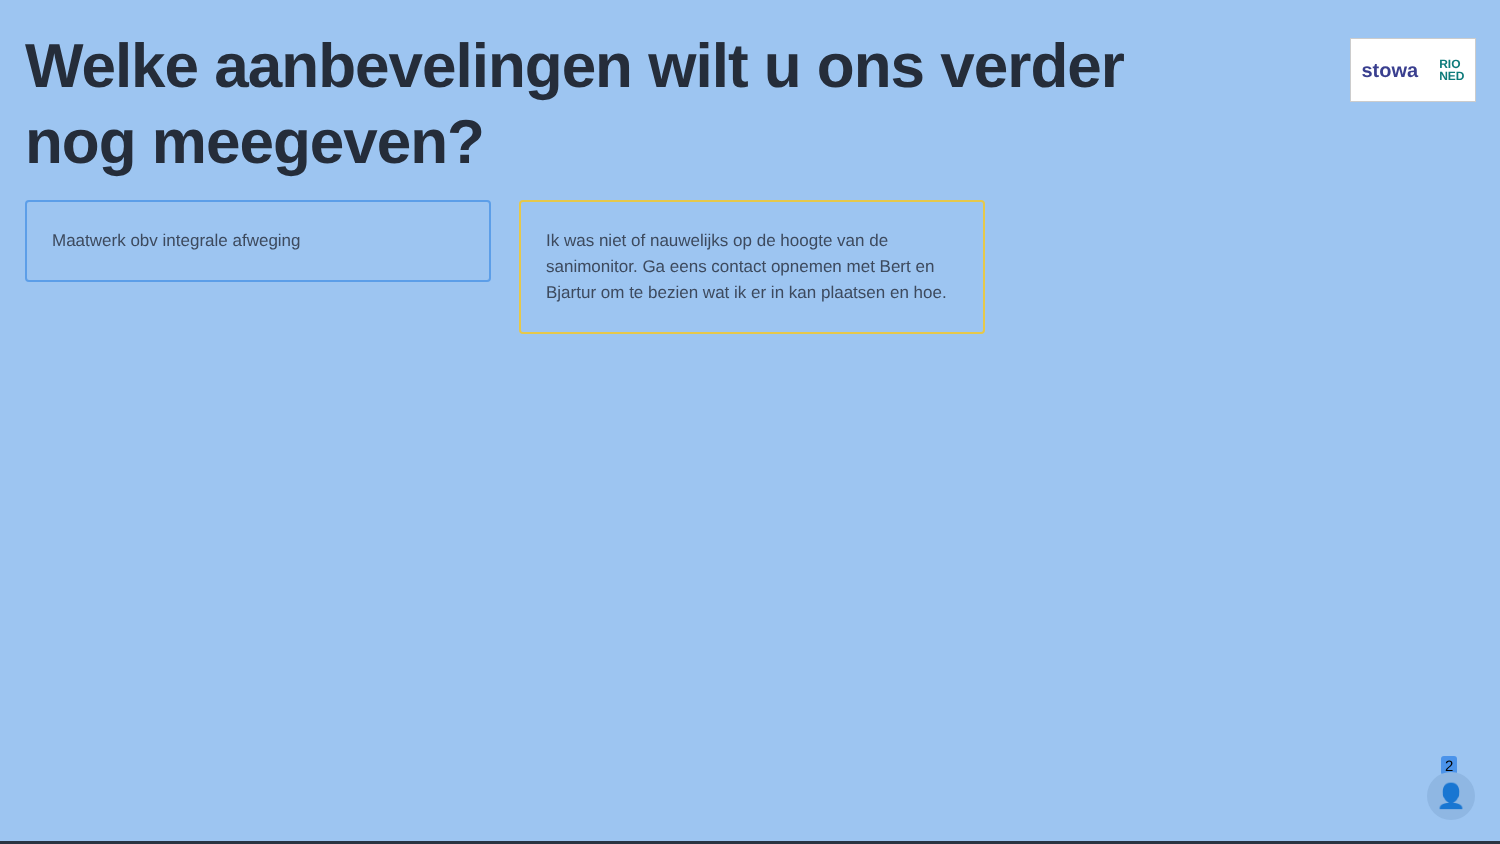Welke aanbevelingen wilt u ons verder nog meegeven?
stowa RIO
NED
Maatwerk obv integrale afweging Ik was niet of nauwelijks op de hoogte van de sanimonitor. Ga eens contact opnemen met Bert en Bjartur om te bezien wat ik er in kan plaatsen en hoe.
2
👤